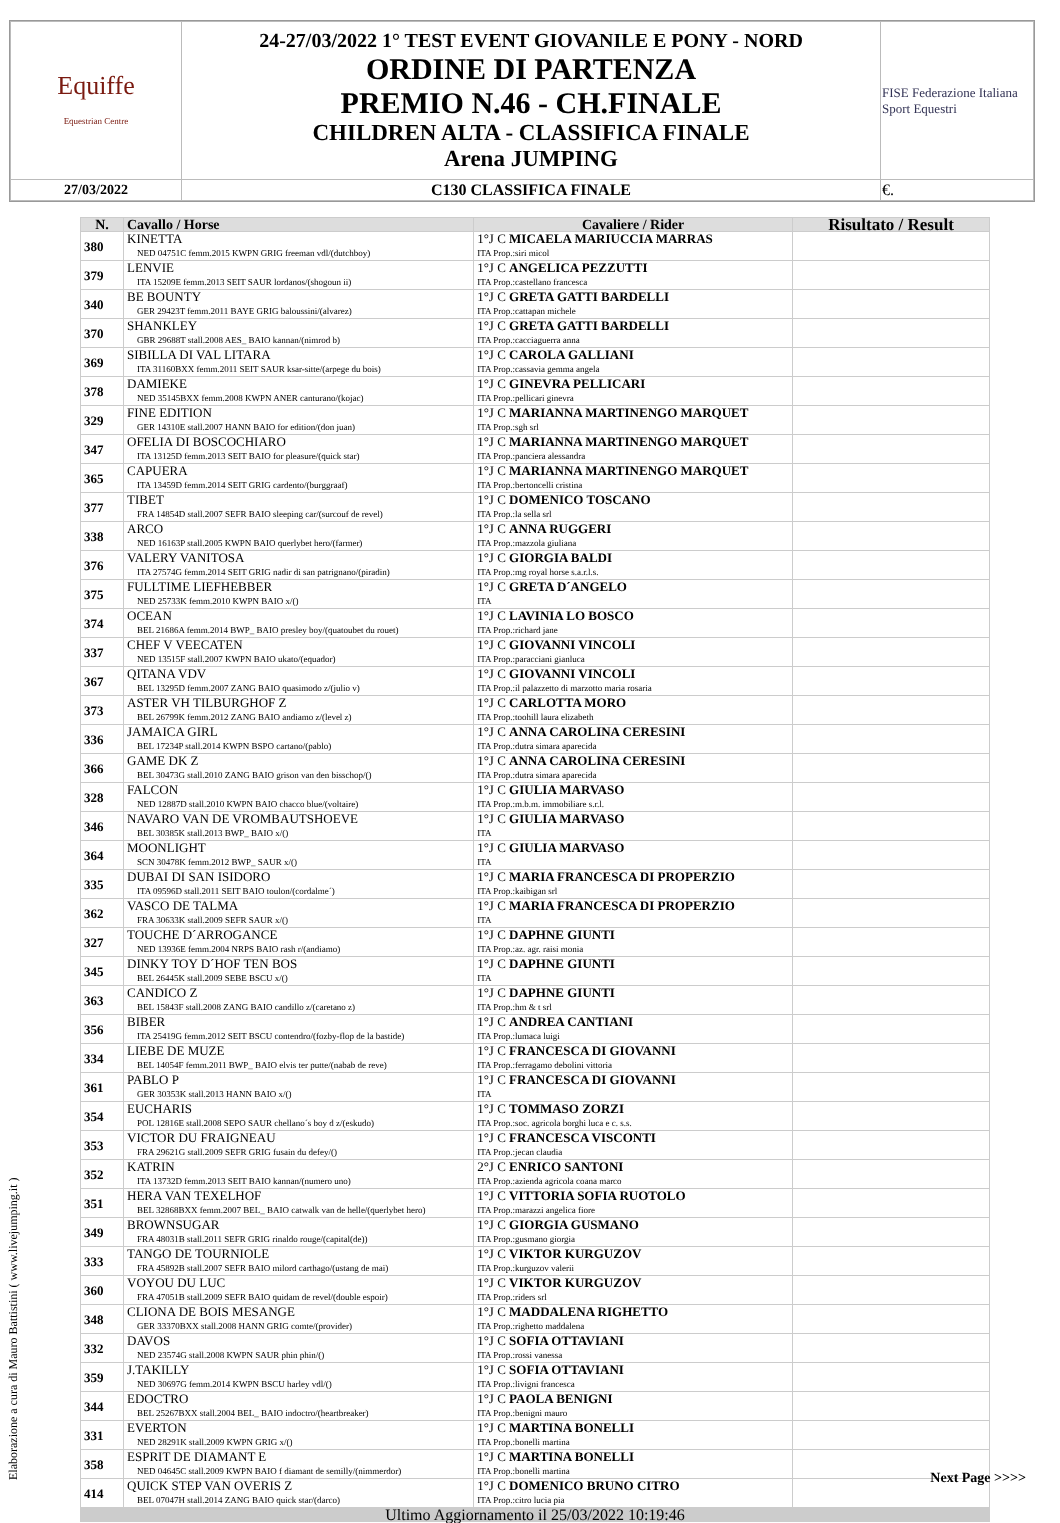| Equiffe Equestrian Centre | 24-27/03/2022 1° TEST EVENT GIOVANILE E PONY - NORD ORDINE DI PARTENZA PREMIO N.46 - CH.FINALE CHILDREN ALTA - CLASSIFICA FINALE Arena JUMPING | FISE Federazione Italiana Sport Equestri |
| 27/03/2022 | C130 CLASSIFICA FINALE | €. |
| N. | Cavallo / Horse | Cavaliere / Rider | Risultato / Result |
| --- | --- | --- | --- |
| 380 | KINETTA NED 04751C femm.2015 KWPN GRIG freeman vdl/(dutchboy) | 1°J C MICAELA MARIUCCIA MARRAS ITA Prop.:siri micol | |
| 379 | LENVIE ITA 15209E femm.2013 SEIT SAUR lordanos/(shogoun ii) | 1°J C ANGELICA PEZZUTTI ITA Prop.:castellano francesca | |
| 340 | BE BOUNTY GER 29423T femm.2011 BAYE GRIG baloussini/(alvarez) | 1°J C GRETA GATTI BARDELLI ITA Prop.:cattapan michele | |
| 370 | SHANKLEY GBR 29688T stall.2008 AES_ BAIO kannan/(nimrod b) | 1°J C GRETA GATTI BARDELLI ITA Prop.:cacciaguerra anna | |
| 369 | SIBILLA DI VAL LITARA ITA 31160BXX femm.2011 SEIT SAUR ksar-sitte/(arpege du bois) | 1°J C CAROLA GALLIANI ITA Prop.:cassavia gemma angela | |
| 378 | DAMIEKE NED 35145BXX femm.2008 KWPN ANER canturano/(kojac) | 1°J C GINEVRA PELLICARI ITA Prop.:pellicari ginevra | |
| 329 | FINE EDITION GER 14310E stall.2007 HANN BAIO for edition/(don juan) | 1°J C MARIANNA MARTINENGO MARQUET ITA Prop.:sgh srl | |
| 347 | OFELIA DI BOSCOCHIARO ITA 13125D femm.2013 SEIT BAIO for pleasure/(quick star) | 1°J C MARIANNA MARTINENGO MARQUET ITA Prop.:panciera alessandra | |
| 365 | CAPUERA ITA 13459D femm.2014 SEIT GRIG cardento/(burggraaf) | 1°J C MARIANNA MARTINENGO MARQUET ITA Prop.:bertoncelli cristina | |
| 377 | TIBET FRA 14854D stall.2007 SEFR BAIO sleeping car/(surcouf de revel) | 1°J C DOMENICO TOSCANO ITA Prop.:la sella srl | |
| 338 | ARCO NED 16163P stall.2005 KWPN BAIO querlybet hero/(farmer) | 1°J C ANNA RUGGERI ITA Prop.:mazzola giuliana | |
| 376 | VALERY VANITOSA ITA 27574G femm.2014 SEIT GRIG nadir di san patrignano/(piradin) | 1°J C GIORGIA BALDI ITA Prop.:mg royal horse s.a.r.l.s. | |
| 375 | FULLTIME LIEFHEBBER NED 25733K femm.2010 KWPN BAIO x/() | 1°J C GRETA D´ANGELO ITA | |
| 374 | OCEAN BEL 21686A femm.2014 BWP_ BAIO presley boy/(quatoubet du rouet) | 1°J C LAVINIA LO BOSCO ITA Prop.:richard jane | |
| 337 | CHEF V VEECATEN NED 13515F stall.2007 KWPN BAIO ukato/(equador) | 1°J C GIOVANNI VINCOLI ITA Prop.:paracciani gianluca | |
| 367 | QITANA VDV BEL 13295D femm.2007 ZANG BAIO quasimodo z/(julio v) | 1°J C GIOVANNI VINCOLI ITA Prop.:il palazzetto di marzotto maria rosaria | |
| 373 | ASTER VH TILBURGHOF Z BEL 26799K femm.2012 ZANG BAIO andiamo z/(level z) | 1°J C CARLOTTA MORO ITA Prop.:toohill laura elizabeth | |
| 336 | JAMAICA GIRL BEL 17234P stall.2014 KWPN BSPO cartano/(pablo) | 1°J C ANNA CAROLINA CERESINI ITA Prop.:dutra simara aparecida | |
| 366 | GAME DK Z BEL 30473G stall.2010 ZANG BAIO grison van den bisschop/() | 1°J C ANNA CAROLINA CERESINI ITA Prop.:dutra simara aparecida | |
| 328 | FALCON NED 12887D stall.2010 KWPN BAIO chacco blue/(voltaire) | 1°J C GIULIA MARVASO ITA Prop.:m.b.m. immobiliare s.r.l. | |
| 346 | NAVARO VAN DE VROMBAUTSHOEVE BEL 30385K stall.2013 BWP_ BAIO x/() | 1°J C GIULIA MARVASO ITA | |
| 364 | MOONLIGHT SCN 30478K femm.2012 BWP_ SAUR x/() | 1°J C GIULIA MARVASO ITA | |
| 335 | DUBAI DI SAN ISIDORO ITA 09596D stall.2011 SEIT BAIO toulon/(cordalme´) | 1°J C MARIA FRANCESCA DI PROPERZIO ITA Prop.:kaibigan srl | |
| 362 | VASCO DE TALMA FRA 30633K stall.2009 SEFR SAUR x/() | 1°J C MARIA FRANCESCA DI PROPERZIO ITA | |
| 327 | TOUCHE D´ARROGANCE NED 13936E femm.2004 NRPS BAIO rash r/(andiamo) | 1°J C DAPHNE GIUNTI ITA Prop.:az. agr. raisi monia | |
| 345 | DINKY TOY D´HOF TEN BOS BEL 26445K stall.2009 SEBE BSCU x/() | 1°J C DAPHNE GIUNTI ITA | |
| 363 | CANDICO Z BEL 15843F stall.2008 ZANG BAIO candillo z/(caretano z) | 1°J C DAPHNE GIUNTI ITA Prop.:hm & t srl | |
| 356 | BIBER ITA 25419G femm.2012 SEIT BSCU contendro/(fozby-flop de la bastide) | 1°J C ANDREA CANTIANI ITA Prop.:lumaca luigi | |
| 334 | LIEBE DE MUZE BEL 14054F femm.2011 BWP_ BAIO elvis ter putte/(nabab de reve) | 1°J C FRANCESCA DI GIOVANNI ITA Prop.:ferragamo debolini vittoria | |
| 361 | PABLO P GER 30353K stall.2013 HANN BAIO x/() | 1°J C FRANCESCA DI GIOVANNI ITA | |
| 354 | EUCHARIS POL 12816E stall.2008 SEPO SAUR chellano´s boy d z/(eskudo) | 1°J C TOMMASO ZORZI ITA Prop.:soc. agricola borghi luca e c. s.s. | |
| 353 | VICTOR DU FRAIGNEAU FRA 29621G stall.2009 SEFR GRIG fusain du defey/() | 1°J C FRANCESCA VISCONTI ITA Prop.:jecan claudia | |
| 352 | KATRIN ITA 13732D femm.2013 SEIT BAIO kannan/(numero uno) | 2°J C ENRICO SANTONI ITA Prop.:azienda agricola coana marco | |
| 351 | HERA VAN TEXELHOF BEL 32868BXX femm.2007 BEL_ BAIO catwalk van de helle/(querlybet hero) | 1°J C VITTORIA SOFIA RUOTOLO ITA Prop.:marazzi angelica fiore | |
| 349 | BROWNSUGAR FRA 48031B stall.2011 SEFR GRIG rinaldo rouge/(capital(de)) | 1°J C GIORGIA GUSMANO ITA Prop.:gusmano giorgia | |
| 333 | TANGO DE TOURNIOLE FRA 45892B stall.2007 SEFR BAIO milord carthago/(ustang de mai) | 1°J C VIKTOR KURGUZOV ITA Prop.:kurguzov valerii | |
| 360 | VOYOU DU LUC FRA 47051B stall.2009 SEFR BAIO quidam de revel/(double espoir) | 1°J C VIKTOR KURGUZOV ITA Prop.:riders srl | |
| 348 | CLIONA DE BOIS MESANGE GER 33370BXX stall.2008 HANN GRIG comte/(provider) | 1°J C MADDALENA RIGHETTO ITA Prop.:righetto maddalena | |
| 332 | DAVOS NED 23574G stall.2008 KWPN SAUR phin phin/() | 1°J C SOFIA OTTAVIANI ITA Prop.:rossi vanessa | |
| 359 | J.TAKILLY NED 30697G femm.2014 KWPN BSCU harley vdl/() | 1°J C SOFIA OTTAVIANI ITA Prop.:livigni francesca | |
| 344 | EDOCTRO BEL 25267BXX stall.2004 BEL_ BAIO indoctro/(heartbreaker) | 1°J C PAOLA BENIGNI ITA Prop.:benigni mauro | |
| 331 | EVERTON NED 28291K stall.2009 KWPN GRIG x/() | 1°J C MARTINA BONELLI ITA Prop.:bonelli martina | |
| 358 | ESPRIT DE DIAMANT E NED 04645C stall.2009 KWPN BAIO f diamant de semilly/(nimmerdor) | 1°J C MARTINA BONELLI ITA Prop.:bonelli martina | |
| 414 | QUICK STEP VAN OVERIS Z BEL 07047H stall.2014 ZANG BAIO quick star/(darco) | 1°J C DOMENICO BRUNO CITRO ITA Prop.:citro lucia pia | |
| Ultimo Aggiornamento il 25/03/2022 10:19:46 | | | |
Elaborazione a cura di Mauro Battistini ( www.livejumping.it )
Next Page >>>>